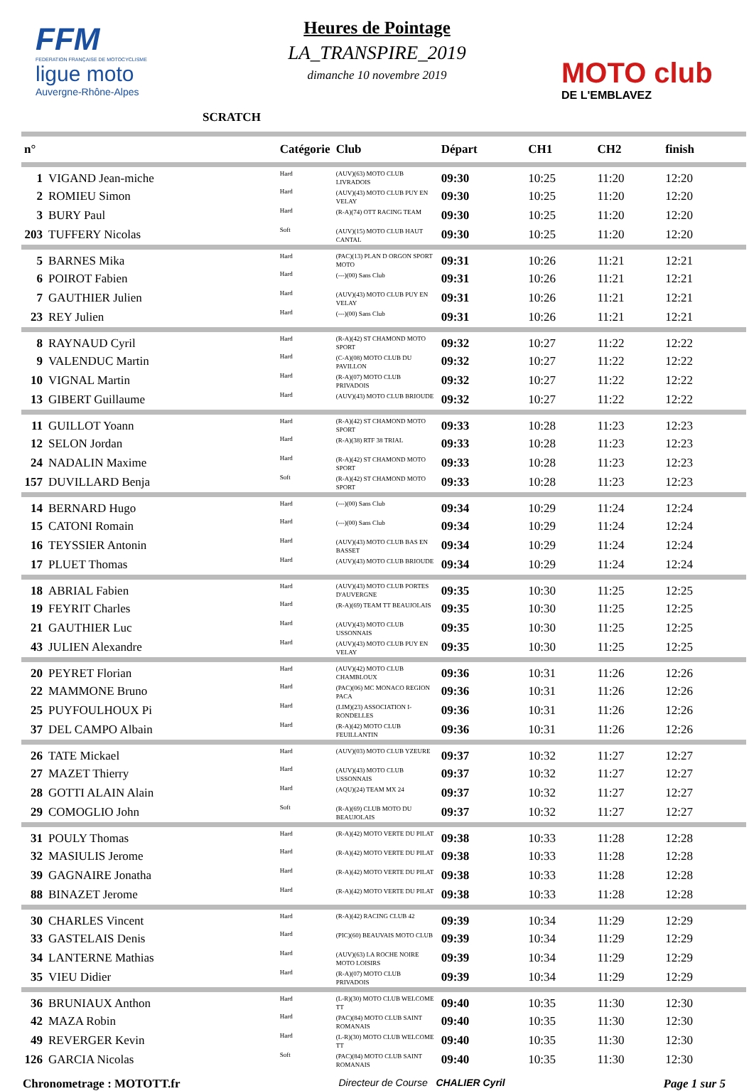FFM
FEDERATION FRANÇAISE DE MOTOCYCLISME
ligue moto
Auvergne-Rhône-Alpes
Heures de Pointage
LA_TRANSPIRE_2019
dimanche 10 novembre 2019
SCRATCH
MOTO club
DE L'EMBLAVEZ
| n° | | Catégorie | Club | Départ | CH1 | CH2 | finish | |
| --- | --- | --- | --- | --- | --- | --- | --- | --- |
| 1 | VIGAND Jean-miche | Hard | (AUV)(63) MOTO CLUB LIVRADOIS | 09:30 | 10:25 | 11:20 | 12:20 | |
| 2 | ROMIEU Simon | Hard | (AUV)(43) MOTO CLUB PUY EN VELAY | 09:30 | 10:25 | 11:20 | 12:20 | |
| 3 | BURY Paul | Hard | (R-A)(74) OTT RACING TEAM | 09:30 | 10:25 | 11:20 | 12:20 | |
| 203 | TUFFERY Nicolas | Soft | (AUV)(15) MOTO CLUB HAUT CANTAL | 09:30 | 10:25 | 11:20 | 12:20 | |
| 5 | BARNES Mika | Hard | (PAC)(13) PLAN D ORGON SPORT MOTO | 09:31 | 10:26 | 11:21 | 12:21 | |
| 6 | POIROT Fabien | Hard | (---)(00) Sans Club | 09:31 | 10:26 | 11:21 | 12:21 | |
| 7 | GAUTHIER Julien | Hard | (AUV)(43) MOTO CLUB PUY EN VELAY | 09:31 | 10:26 | 11:21 | 12:21 | |
| 23 | REY Julien | Hard | (---)(00) Sans Club | 09:31 | 10:26 | 11:21 | 12:21 | |
| 8 | RAYNAUD Cyril | Hard | (R-A)(42) ST CHAMOND MOTO SPORT | 09:32 | 10:27 | 11:22 | 12:22 | |
| 9 | VALENDUC Martin | Hard | (C-A)(08) MOTO CLUB DU PAVILLON | 09:32 | 10:27 | 11:22 | 12:22 | |
| 10 | VIGNAL Martin | Hard | (R-A)(07) MOTO CLUB PRIVADOIS | 09:32 | 10:27 | 11:22 | 12:22 | |
| 13 | GIBERT Guillaume | Hard | (AUV)(43) MOTO CLUB BRIOUDE | 09:32 | 10:27 | 11:22 | 12:22 | |
| 11 | GUILLOT Yoann | Hard | (R-A)(42) ST CHAMOND MOTO SPORT | 09:33 | 10:28 | 11:23 | 12:23 | |
| 12 | SELON Jordan | Hard | (R-A)(38) RTF 38 TRIAL | 09:33 | 10:28 | 11:23 | 12:23 | |
| 24 | NADALIN Maxime | Hard | (R-A)(42) ST CHAMOND MOTO SPORT | 09:33 | 10:28 | 11:23 | 12:23 | |
| 157 | DUVILLARD Benja | Soft | (R-A)(42) ST CHAMOND MOTO SPORT | 09:33 | 10:28 | 11:23 | 12:23 | |
| 14 | BERNARD Hugo | Hard | (---)(00) Sans Club | 09:34 | 10:29 | 11:24 | 12:24 | |
| 15 | CATONI Romain | Hard | (---)(00) Sans Club | 09:34 | 10:29 | 11:24 | 12:24 | |
| 16 | TEYSSIER Antonin | Hard | (AUV)(43) MOTO CLUB BAS EN BASSET | 09:34 | 10:29 | 11:24 | 12:24 | |
| 17 | PLUET Thomas | Hard | (AUV)(43) MOTO CLUB BRIOUDE | 09:34 | 10:29 | 11:24 | 12:24 | |
| 18 | ABRIAL Fabien | Hard | (AUV)(43) MOTO CLUB PORTES D'AUVERGNE | 09:35 | 10:30 | 11:25 | 12:25 | |
| 19 | FEYRIT Charles | Hard | (R-A)(69) TEAM TT BEAUJOLAIS | 09:35 | 10:30 | 11:25 | 12:25 | |
| 21 | GAUTHIER Luc | Hard | (AUV)(43) MOTO CLUB USSONNAIS | 09:35 | 10:30 | 11:25 | 12:25 | |
| 43 | JULIEN Alexandre | Hard | (AUV)(43) MOTO CLUB PUY EN VELAY | 09:35 | 10:30 | 11:25 | 12:25 | |
| 20 | PEYRET Florian | Hard | (AUV)(42) MOTO CLUB CHAMBLOUX | 09:36 | 10:31 | 11:26 | 12:26 | |
| 22 | MAMMONE Bruno | Hard | (PAC)(06) MC MONACO REGION PACA | 09:36 | 10:31 | 11:26 | 12:26 | |
| 25 | PUYFOULHOUX Pi | Hard | (LIM)(23) ASSOCIATION I-RONDELLES | 09:36 | 10:31 | 11:26 | 12:26 | |
| 37 | DEL CAMPO Albain | Hard | (R-A)(42) MOTO CLUB FEUILLANTIN | 09:36 | 10:31 | 11:26 | 12:26 | |
| 26 | TATE Mickael | Hard | (AUV)(03) MOTO CLUB YZEURE | 09:37 | 10:32 | 11:27 | 12:27 | |
| 27 | MAZET Thierry | Hard | (AUV)(43) MOTO CLUB USSONNAIS | 09:37 | 10:32 | 11:27 | 12:27 | |
| 28 | GOTTI ALAIN Alain | Hard | (AQU)(24) TEAM MX 24 | 09:37 | 10:32 | 11:27 | 12:27 | |
| 29 | COMOGLIO John | Soft | (R-A)(69) CLUB MOTO DU BEAUJOLAIS | 09:37 | 10:32 | 11:27 | 12:27 | |
| 31 | POULY Thomas | Hard | (R-A)(42) MOTO VERTE DU PILAT | 09:38 | 10:33 | 11:28 | 12:28 | |
| 32 | MASIULIS Jerome | Hard | (R-A)(42) MOTO VERTE DU PILAT | 09:38 | 10:33 | 11:28 | 12:28 | |
| 39 | GAGNAIRE Jonatha | Hard | (R-A)(42) MOTO VERTE DU PILAT | 09:38 | 10:33 | 11:28 | 12:28 | |
| 88 | BINAZET Jerome | Hard | (R-A)(42) MOTO VERTE DU PILAT | 09:38 | 10:33 | 11:28 | 12:28 | |
| 30 | CHARLES Vincent | Hard | (R-A)(42) RACING CLUB 42 | 09:39 | 10:34 | 11:29 | 12:29 | |
| 33 | GASTELAIS Denis | Hard | (PIC)(60) BEAUVAIS MOTO CLUB | 09:39 | 10:34 | 11:29 | 12:29 | |
| 34 | LANTERNE Mathias | Hard | (AUV)(63) LA ROCHE NOIRE MOTO LOISIRS | 09:39 | 10:34 | 11:29 | 12:29 | |
| 35 | VIEU Didier | Hard | (R-A)(07) MOTO CLUB PRIVADOIS | 09:39 | 10:34 | 11:29 | 12:29 | |
| 36 | BRUNIAUX Anthon | Hard | (L-R)(30) MOTO CLUB WELCOME TT | 09:40 | 10:35 | 11:30 | 12:30 | |
| 42 | MAZA Robin | Hard | (PAC)(84) MOTO CLUB SAINT ROMANAIS | 09:40 | 10:35 | 11:30 | 12:30 | |
| 49 | REVERGER Kevin | Hard | (L-R)(30) MOTO CLUB WELCOME TT | 09:40 | 10:35 | 11:30 | 12:30 | |
| 126 | GARCIA Nicolas | Soft | (PAC)(84) MOTO CLUB SAINT ROMANAIS | 09:40 | 10:35 | 11:30 | 12:30 | |
Chronometrage : MOTOTT.fr Directeur de Course CHALIER Cyril Page 1 sur 5